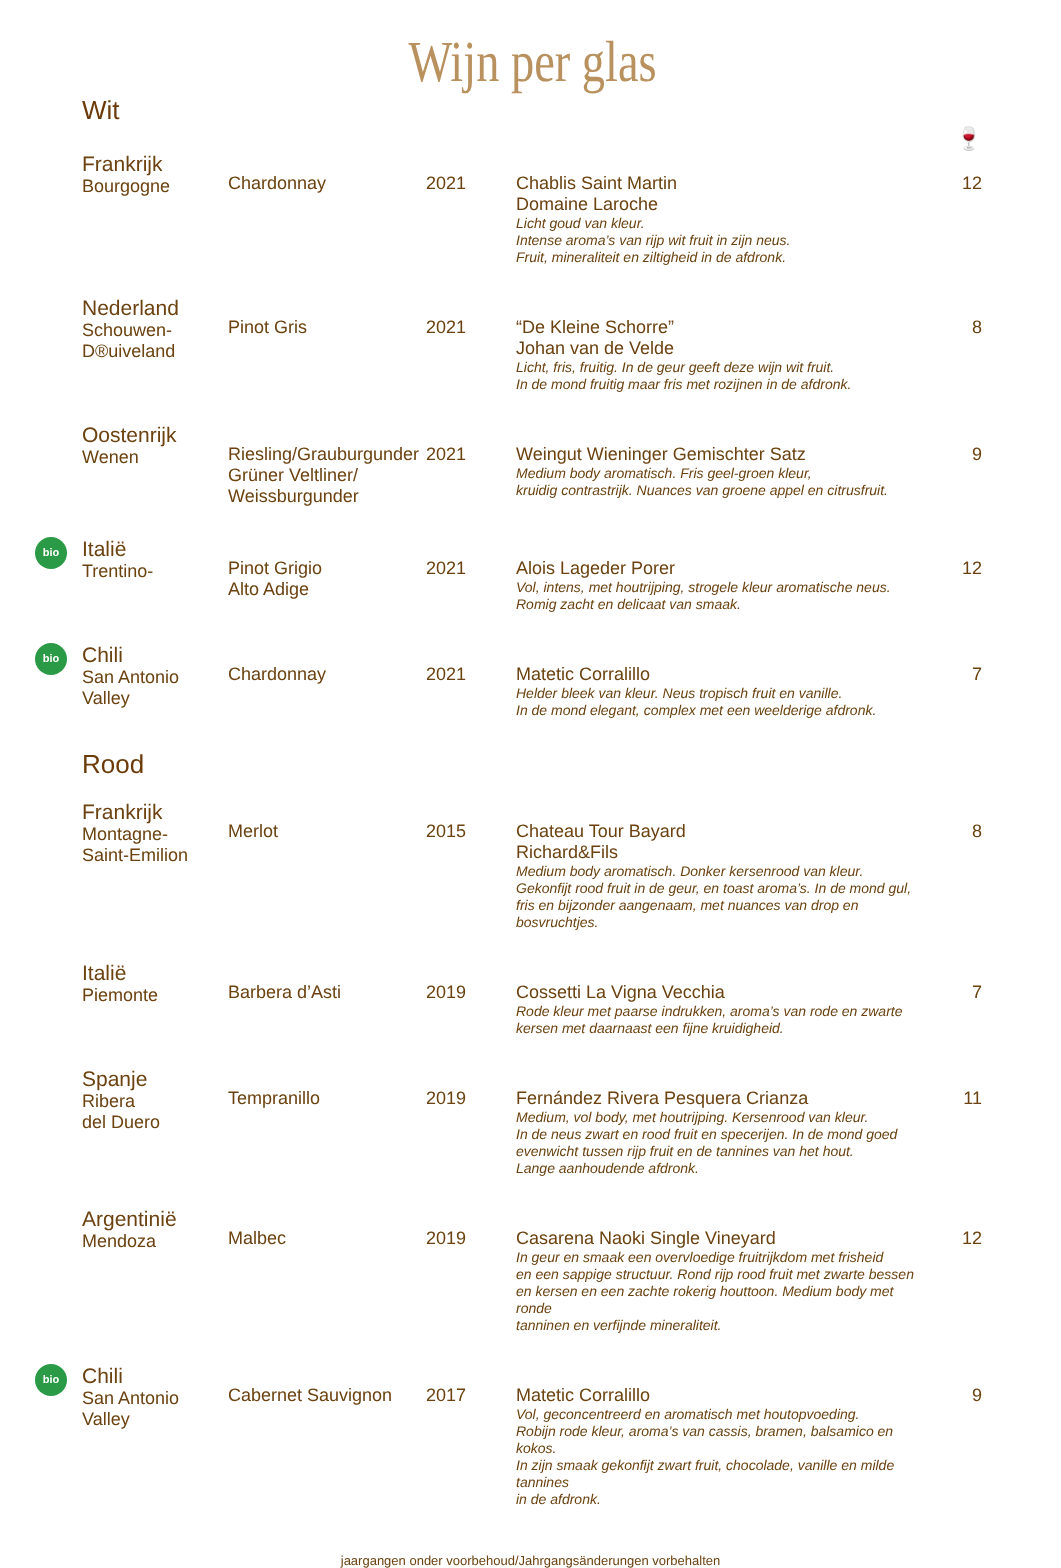Wijn per glas
Wit
🍷
| Frankrijk Bourgogne | Chardonnay | 2021 | Chablis Saint Martin Domaine Laroche Licht goud van kleur. Intense aroma’s van rijp wit fruit in zijn neus. Fruit, mineraliteit en ziltigheid in de afdronk. | 12 |
| Nederland Schouwen- D®uiveland | Pinot Gris | 2021 | “De Kleine Schorre” Johan van de Velde Licht, fris, fruitig. In de geur geeft deze wijn wit fruit. In de mond fruitig maar fris met rozijnen in de afdronk. | 8 |
| Oostenrijk Wenen | Riesling/Grauburgunder Grüner Veltliner/ Weissburgunder | 2021 | Weingut Wieninger Gemischter Satz Medium body aromatisch. Fris geel-groen kleur, kruidig contrastrijk. Nuances van groene appel en citrusfruit. | 9 |
| bio Italië Trentino- | Pinot Grigio Alto Adige | 2021 | Alois Lageder Porer Vol, intens, met houtrijping, strogele kleur aromatische neus. Romig zacht en delicaat van smaak. | 12 |
| bio Chili San Antonio Valley | Chardonnay | 2021 | Matetic Corralillo Helder bleek van kleur. Neus tropisch fruit en vanille. In de mond elegant, complex met een weelderige afdronk. | 7 |
Rood
| Frankrijk Montagne- Saint-Emilion | Merlot | 2015 | Chateau Tour Bayard Richard&Fils Medium body aromatisch. Donker kersenrood van kleur. Gekonfijt rood fruit in de geur, en toast aroma’s. In de mond gul, fris en bijzonder aangenaam, met nuances van drop en bosvruchtjes. | 8 |
| Italië Piemonte | Barbera d’Asti | 2019 | Cossetti La Vigna Vecchia Rode kleur met paarse indrukken, aroma’s van rode en zwarte kersen met daarnaast een fijne kruidigheid. | 7 |
| Spanje Ribera del Duero | Tempranillo | 2019 | Fernández Rivera Pesquera Crianza Medium, vol body, met houtrijping. Kersenrood van kleur. In de neus zwart en rood fruit en specerijen. In de mond goed evenwicht tussen rijp fruit en de tannines van het hout. Lange aanhoudende afdronk. | 11 |
| Argentinië Mendoza | Malbec | 2019 | Casarena Naoki Single Vineyard In geur en smaak een overvloedige fruitrijkdom met frisheid en een sappige structuur. Rond rijp rood fruit met zwarte bessen en kersen en een zachte rokerig houttoon. Medium body met ronde tanninen en verfijnde mineraliteit. | 12 |
| bio Chili San Antonio Valley | Cabernet Sauvignon | 2017 | Matetic Corralillo Vol, geconcentreerd en aromatisch met houtopvoeding. Robijn rode kleur, aroma’s van cassis, bramen, balsamico en kokos. In zijn smaak gekonfijt zwart fruit, chocolade, vanille en milde tannines in de afdronk. | 9 |
jaargangen onder voorbehoud/Jahrgangsänderungen vorbehalten